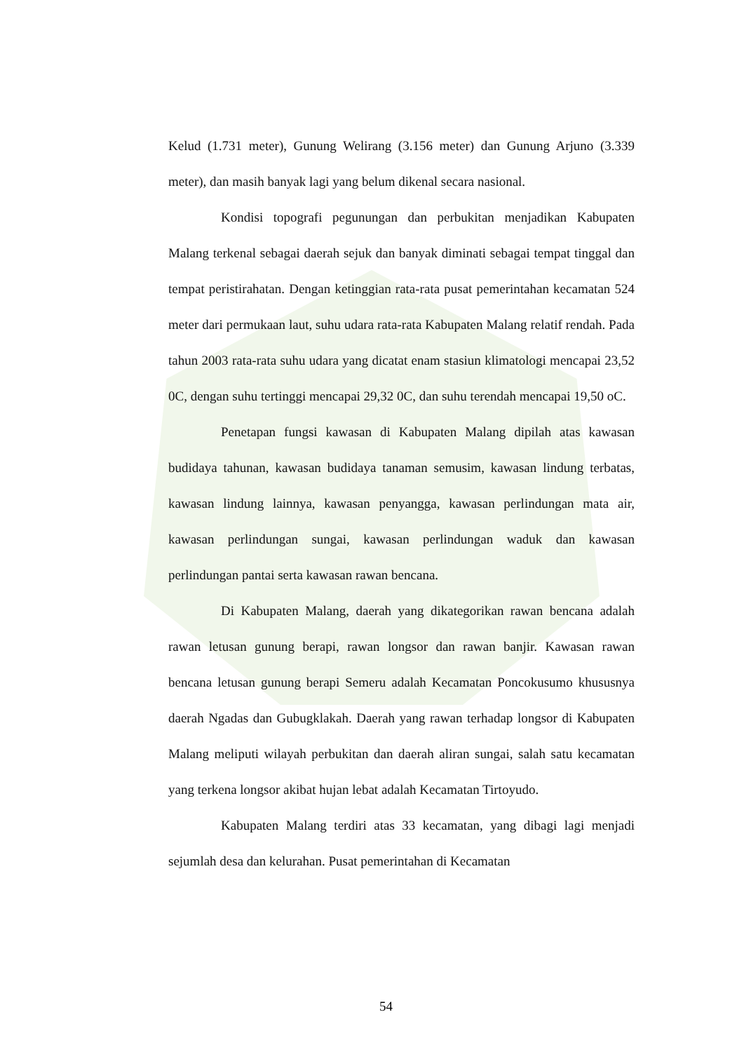Kelud (1.731 meter), Gunung Welirang (3.156 meter) dan Gunung Arjuno (3.339 meter), dan masih banyak lagi yang belum dikenal secara nasional.
Kondisi topografi pegunungan dan perbukitan menjadikan Kabupaten Malang terkenal sebagai daerah sejuk dan banyak diminati sebagai tempat tinggal dan tempat peristirahatan. Dengan ketinggian rata-rata pusat pemerintahan kecamatan 524 meter dari permukaan laut, suhu udara rata-rata Kabupaten Malang relatif rendah. Pada tahun 2003 rata-rata suhu udara yang dicatat enam stasiun klimatologi mencapai 23,52 0C, dengan suhu tertinggi mencapai 29,32 0C, dan suhu terendah mencapai 19,50 oC.
Penetapan fungsi kawasan di Kabupaten Malang dipilah atas kawasan budidaya tahunan, kawasan budidaya tanaman semusim, kawasan lindung terbatas, kawasan lindung lainnya, kawasan penyangga, kawasan perlindungan mata air, kawasan perlindungan sungai, kawasan perlindungan waduk dan kawasan perlindungan pantai serta kawasan rawan bencana.
Di Kabupaten Malang, daerah yang dikategorikan rawan bencana adalah rawan letusan gunung berapi, rawan longsor dan rawan banjir. Kawasan rawan bencana letusan gunung berapi Semeru adalah Kecamatan Poncokusumo khususnya daerah Ngadas dan Gubugklakah. Daerah yang rawan terhadap longsor di Kabupaten Malang meliputi wilayah perbukitan dan daerah aliran sungai, salah satu kecamatan yang terkena longsor akibat hujan lebat adalah Kecamatan Tirtoyudo.
Kabupaten Malang terdiri atas 33 kecamatan, yang dibagi lagi menjadi sejumlah desa dan kelurahan. Pusat pemerintahan di Kecamatan
54